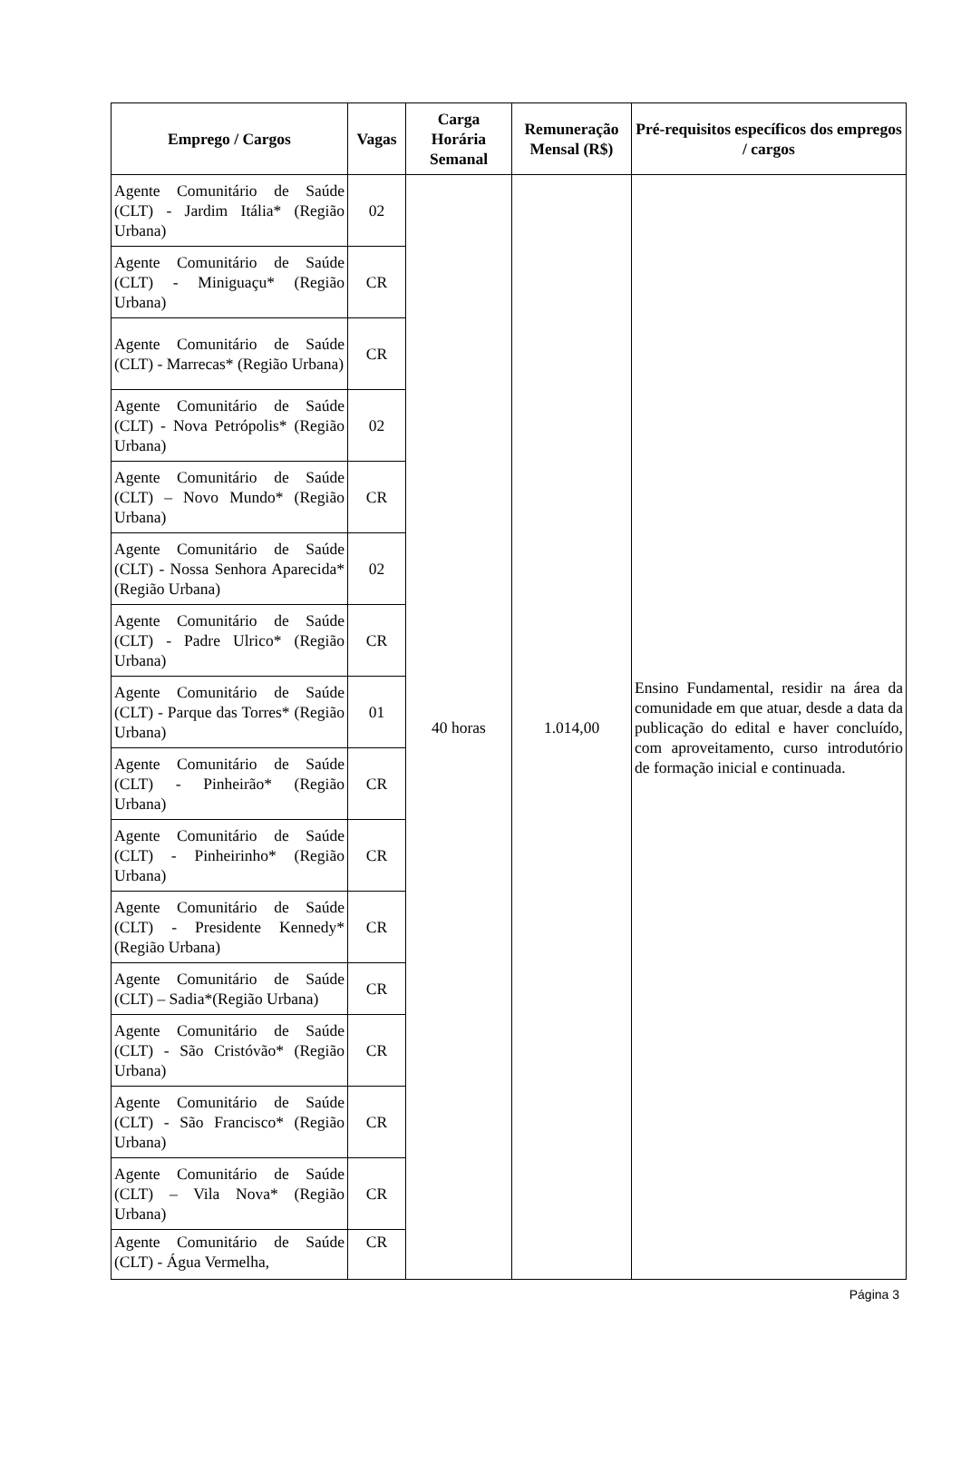| Emprego / Cargos | Vagas | Carga Horária Semanal | Remuneração Mensal (R$) | Pré-requisitos específicos dos empregos / cargos |
| --- | --- | --- | --- | --- |
| Agente Comunitário de Saúde (CLT) - Jardim Itália* (Região Urbana) | 02 | 40 horas | 1.014,00 | Ensino Fundamental, residir na área da comunidade em que atuar, desde a data da publicação do edital e haver concluído, com aproveitamento, curso introdutório de formação inicial e continuada. |
| Agente Comunitário de Saúde (CLT) - Miniguaçu* (Região Urbana) | CR | | | |
| Agente Comunitário de Saúde (CLT) - Marrecas* (Região Urbana) | CR | | | |
| Agente Comunitário de Saúde (CLT) - Nova Petrópolis* (Região Urbana) | 02 | | | |
| Agente Comunitário de Saúde (CLT) – Novo Mundo* (Região Urbana) | CR | | | |
| Agente Comunitário de Saúde (CLT) - Nossa Senhora Aparecida* (Região Urbana) | 02 | | | |
| Agente Comunitário de Saúde (CLT) - Padre Ulrico* (Região Urbana) | CR | | | |
| Agente Comunitário de Saúde (CLT) - Parque das Torres* (Região Urbana) | 01 | | | |
| Agente Comunitário de Saúde (CLT) - Pinheirão* (Região Urbana) | CR | | | |
| Agente Comunitário de Saúde (CLT) - Pinheirinho* (Região Urbana) | CR | | | |
| Agente Comunitário de Saúde (CLT) - Presidente Kennedy* (Região Urbana) | CR | | | |
| Agente Comunitário de Saúde (CLT) – Sadia*(Região Urbana) | CR | | | |
| Agente Comunitário de Saúde (CLT) - São Cristóvão* (Região Urbana) | CR | | | |
| Agente Comunitário de Saúde (CLT) - São Francisco* (Região Urbana) | CR | | | |
| Agente Comunitário de Saúde (CLT) – Vila Nova* (Região Urbana) | CR | | | |
| Agente Comunitário de Saúde (CLT) - Água Vermelha, | CR | | | |
Página 3